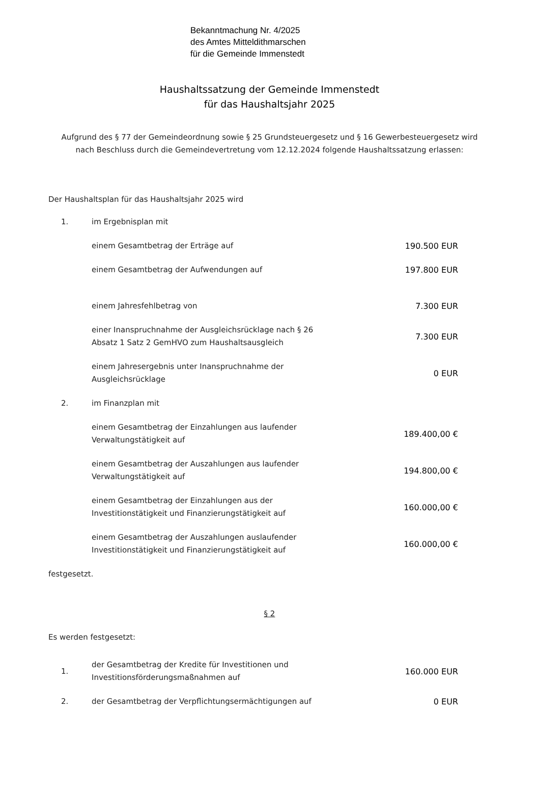Bekanntmachung Nr. 4/2025
des Amtes Mitteldithmarschen
für die Gemeinde Immenstedt
Haushaltssatzung der Gemeinde Immenstedt
für das Haushaltsjahr 2025
Aufgrund des § 77 der Gemeindeordnung sowie § 25 Grundsteuergesetz und § 16 Gewerbesteuergesetz wird nach Beschluss durch die Gemeindevertretung vom 12.12.2024 folgende Haushaltssatzung erlassen:
Der Haushaltsplan für das Haushaltsjahr 2025 wird
| 1. | im Ergebnisplan mit | |
| | einem Gesamtbetrag der Erträge auf | 190.500 EUR |
| | einem Gesamtbetrag der Aufwendungen auf | 197.800 EUR |
| | einem Jahresfehlbetrag von | 7.300 EUR |
| | einer Inanspruchnahme der Ausgleichsrücklage nach § 26 Absatz 1 Satz 2 GemHVO zum Haushaltsausgleich | 7.300 EUR |
| | einem Jahresergebnis unter Inanspruchnahme der Ausgleichsrücklage | 0 EUR |
| 2. | im Finanzplan mit | |
| | einem Gesamtbetrag der Einzahlungen aus laufender Verwaltungstätigkeit auf | 189.400,00 € |
| | einem Gesamtbetrag der Auszahlungen aus laufender Verwaltungstätigkeit auf | 194.800,00 € |
| | einem Gesamtbetrag der Einzahlungen aus der Investitionstätigkeit und Finanzierungstätigkeit auf | 160.000,00 € |
| | einem Gesamtbetrag der Auszahlungen auslaufender Investitionstätigkeit und Finanzierungstätigkeit auf | 160.000,00 € |
festgesetzt.
§ 2
Es werden festgesetzt:
| 1. | der Gesamtbetrag der Kredite für Investitionen und Investitionsförderungsmaßnahmen auf | 160.000 EUR |
| 2. | der Gesamtbetrag der Verpflichtungsermächtigungen auf | 0 EUR |